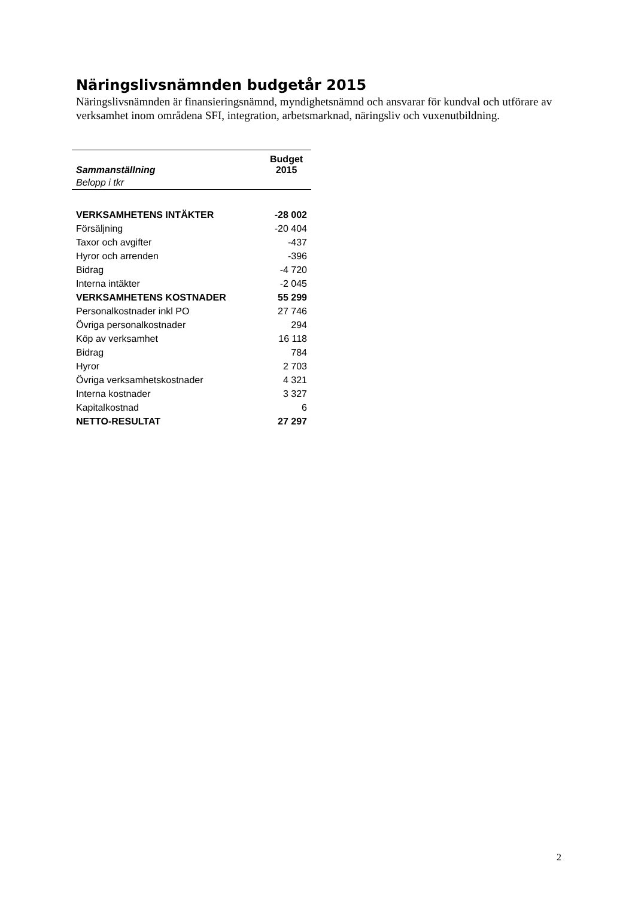Näringslivsnämnden budgetår 2015
Näringslivsnämnden är finansieringsnämnd, myndighetsnämnd och ansvarar för kundval och utförare av verksamhet inom områdena SFI, integration, arbetsmarknad, näringsliv och vuxenutbildning.
| Sammanställning | Budget 2015 |
| --- | --- |
| Belopp i tkr | |
| VERKSAMHETENS INTÄKTER | -28 002 |
| Försäljning | -20 404 |
| Taxor och avgifter | -437 |
| Hyror och arrenden | -396 |
| Bidrag | -4 720 |
| Interna intäkter | -2 045 |
| VERKSAMHETENS KOSTNADER | 55 299 |
| Personalkostnader inkl PO | 27 746 |
| Övriga personalkostnader | 294 |
| Köp av verksamhet | 16 118 |
| Bidrag | 784 |
| Hyror | 2 703 |
| Övriga verksamhetskostnader | 4 321 |
| Interna kostnader | 3 327 |
| Kapitalkostnad | 6 |
| NETTO-RESULTAT | 27 297 |
2